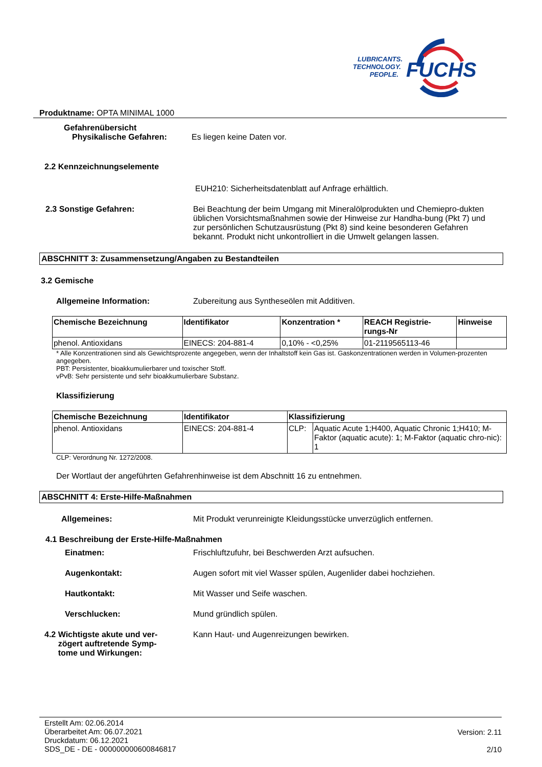FUCHS
LUBRICANTS.
TECHNOLOGY.
PEOPLE.
Produktname: OPTA MINIMAL 1000
Gefahrenübersicht
Physikalische Gefahren: Es liegen keine Daten vor.
2.2 Kennzeichnungselemente
EUH210: Sicherheitsdatenblatt auf Anfrage erhältlich.
2.3 Sonstige Gefahren: Bei Beachtung der beim Umgang mit Mineralölprodukten und Chemiepro-dukten üblichen Vorsichtsmaßnahmen sowie der Hinweise zur Handha-bung (Pkt 7) und zur persönlichen Schutzausrüstung (Pkt 8) sind keine besonderen Gefahren bekannt. Produkt nicht unkontrolliert in die Umwelt gelangen lassen.
ABSCHNITT 3: Zusammensetzung/Angaben zu Bestandteilen
3.2 Gemische
Allgemeine Information: Zubereitung aus Syntheseölen mit Additiven.
| Chemische Bezeichnung | Identifikator | Konzentration * | REACH Registrie- rungs-Nr | Hinweise |
| --- | --- | --- | --- | --- |
| phenol. Antioxidans | EINECS: 204-881-4 | 0,10% - <0,25% | 01-2119565113-46 | |
* Alle Konzentrationen sind als Gewichtsprozente angegeben, wenn der Inhaltstoff kein Gas ist. Gaskonzentrationen werden in Volumen-prozenten angegeben.
PBT: Persistenter, bioakkumulierbarer und toxischer Stoff.
vPvB: Sehr persistente und sehr bioakkumulierbare Substanz.
Klassifizierung
| Chemische Bezeichnung | Identifikator | Klassifizierung | |
| --- | --- | --- | --- |
| phenol. Antioxidans | EINECS: 204-881-4 | CLP: | Aquatic Acute 1;H400, Aquatic Chronic 1;H410; M-Faktor (aquatic acute): 1; M-Faktor (aquatic chro-nic): 1 |
CLP: Verordnung Nr. 1272/2008.
Der Wortlaut der angeführten Gefahrenhinweise ist dem Abschnitt 16 zu entnehmen.
ABSCHNITT 4: Erste-Hilfe-Maßnahmen
Allgemeines: Mit Produkt verunreinigte Kleidungsstücke unverzüglich entfernen.
4.1 Beschreibung der Erste-Hilfe-Maßnahmen
Einatmen: Frischluftzufuhr, bei Beschwerden Arzt aufsuchen.
Augenkontakt: Augen sofort mit viel Wasser spülen, Augenlider dabei hochziehen.
Hautkontakt: Mit Wasser und Seife waschen.
Verschlucken: Mund gründlich spülen.
4.2 Wichtigste akute und ver-
zögert auftretende Symp-
tome und Wirkungen:
Kann Haut- und Augenreizungen bewirken.
Erstellt Am: 02.06.2014
Überarbeitet Am: 06.07.2021
Druckdatum: 06.12.2021
SDS_DE - DE - 000000000600846817
Version: 2.11
2/10